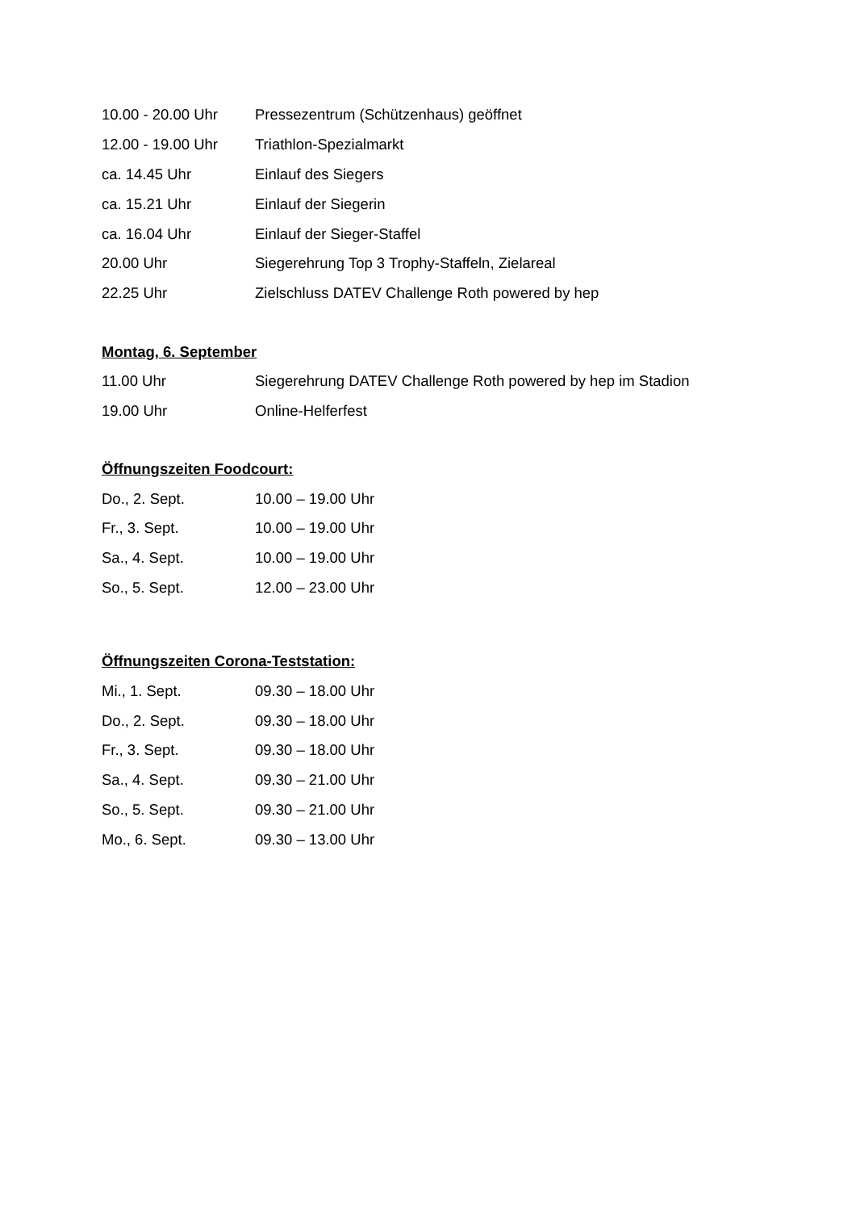| 10.00 - 20.00 Uhr | Pressezentrum (Schützenhaus) geöffnet |
| 12.00 - 19.00 Uhr | Triathlon-Spezialmarkt |
| ca. 14.45 Uhr | Einlauf des Siegers |
| ca. 15.21 Uhr | Einlauf der Siegerin |
| ca. 16.04 Uhr | Einlauf der Sieger-Staffel |
| 20.00 Uhr | Siegerehrung Top 3 Trophy-Staffeln, Zielareal |
| 22.25 Uhr | Zielschluss DATEV Challenge Roth powered by hep |
Montag, 6. September
| 11.00 Uhr | Siegerehrung DATEV Challenge Roth powered by hep im Stadion |
| 19.00 Uhr | Online-Helferfest |
Öffnungszeiten Foodcourt:
| Do., 2. Sept. | 10.00 – 19.00 Uhr |
| Fr., 3. Sept. | 10.00 – 19.00 Uhr |
| Sa., 4. Sept. | 10.00 – 19.00 Uhr |
| So., 5. Sept. | 12.00 – 23.00 Uhr |
Öffnungszeiten Corona-Teststation:
| Mi., 1. Sept. | 09.30 – 18.00 Uhr |
| Do., 2. Sept. | 09.30 – 18.00 Uhr |
| Fr., 3. Sept. | 09.30 – 18.00 Uhr |
| Sa., 4. Sept. | 09.30 – 21.00 Uhr |
| So., 5. Sept. | 09.30 – 21.00 Uhr |
| Mo., 6. Sept. | 09.30 – 13.00 Uhr |